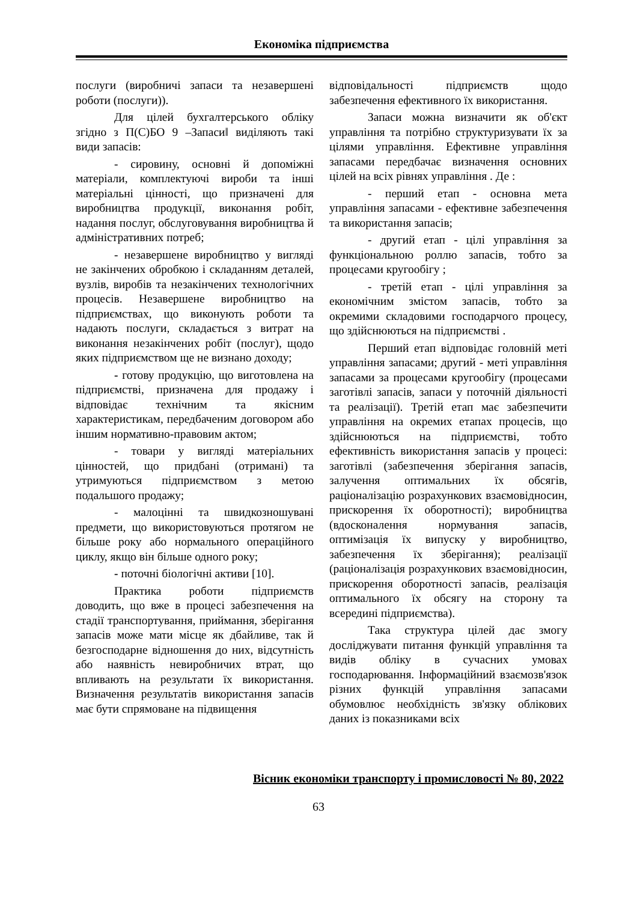Економіка підприємства
послуги (виробничі запаси та незавершені роботи (послуги)).
Для цілей бухгалтерського обліку згідно з П(С)БО 9 ‒Запаси‖ виділяють такі види запасів:
- сировину, основні й допоміжні матеріали, комплектуючі вироби та інші матеріальні цінності, що призначені для виробництва продукції, виконання робіт, надання послуг, обслуговування виробництва й адміністративних потреб;
- незавершене виробництво у вигляді не закінчених обробкою і складанням деталей, вузлів, виробів та незакінчених технологічних процесів. Незавершене виробництво на підприємствах, що виконують роботи та надають послуги, складається з витрат на виконання незакінчених робіт (послуг), щодо яких підприємством ще не визнано доходу;
- готову продукцію, що виготовлена на підприємстві, призначена для продажу і відповідає технічним та якісним характеристикам, передбаченим договором або іншим нормативно-правовим актом;
- товари у вигляді матеріальних цінностей, що придбані (отримані) та утримуються підприємством з метою подальшого продажу;
- малоцінні та швидкозношувані предмети, що використовуються протягом не більше року або нормального операційного циклу, якщо він більше одного року;
- поточні біологічні активи [10].
Практика роботи підприємств доводить, що вже в процесі забезпечення на стадії транспортування, приймання, зберігання запасів може мати місце як дбайливе, так й безгосподарне відношення до них, відсутність або наявність невиробничих втрат, що впливають на результати їх використання. Визначення результатів використання запасів має бути спрямоване на підвищення
відповідальності підприємств щодо забезпечення ефективного їх використання.
Запаси можна визначити як об'єкт управління та потрібно структуризувати їх за цілями управління. Ефективне управління запасами передбачає визначення основних цілей на всіх рівнях управління . Де :
- перший етап - основна мета управління запасами - ефективне забезпечення та використання запасів;
- другий етап - цілі управління за функціональною роллю запасів, тобто за процесами кругообігу ;
- третій етап - цілі управління за економічним змістом запасів, тобто за окремими складовими господарчого процесу, що здійснюються на підприємстві .
Перший етап відповідає головній меті управління запасами; другий - меті управління запасами за процесами кругообігу (процесами заготівлі запасів, запаси у поточній діяльності та реалізації). Третій етап має забезпечити управління на окремих етапах процесів, що здійснюються на підприємстві, тобто ефективність використання запасів у процесі: заготівлі (забезпечення зберігання запасів, залучення оптимальних їх обсягів, раціоналізацію розрахункових взаємовідносин, прискорення їх оборотності); виробництва (вдосконалення нормування запасів, оптимізація їх випуску у виробництво, забезпечення їх зберігання); реалізації (раціоналізація розрахункових взаємовідносин, прискорення оборотності запасів, реалізація оптимального їх обсягу на сторону та всередині підприємства).
Така структура цілей дає змогу досліджувати питання функцій управління та видів обліку в сучасних умовах господарювання. Інформаційний взаємозв'язок різних функцій управління запасами обумовлює необхідність зв'язку облікових даних із показниками всіх
Вісник економіки транспорту і промисловості № 80, 2022
63